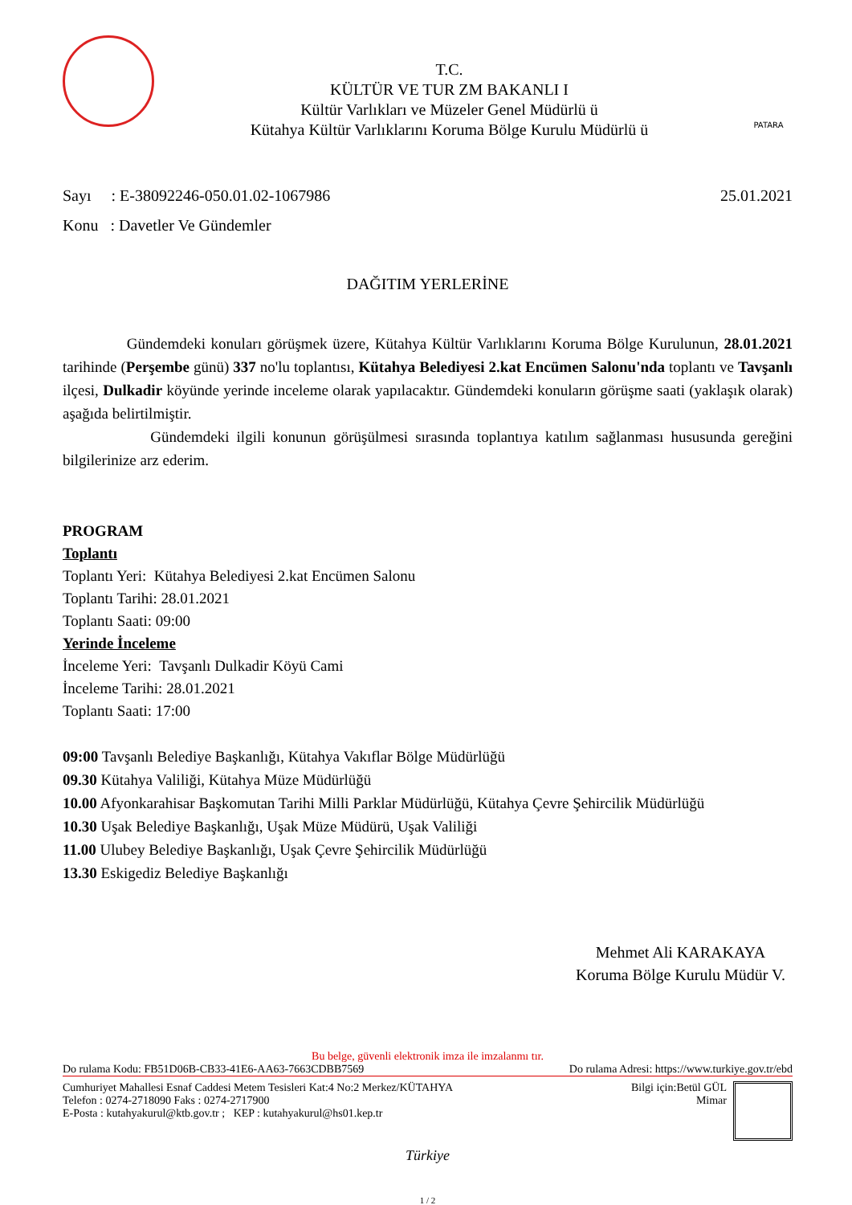T.C.
KÜLTÜR VE TUR ZM BAKANLI I
Kültür Varlıkları ve Müzeler Genel Müdürlü ü
Kütahya Kültür Varlıklarını Koruma Bölge Kurulu Müdürlü ü
PATARA
Sayı : E-38092246-050.01.02-1067986
25.01.2021
Konu : Davetler Ve Gündemler
DAĞITIM YERLERİNE
Gündemdeki konuları görüşmek üzere, Kütahya Kültür Varlıklarını Koruma Bölge Kurulunun, 28.01.2021 tarihinde (Perşembe günü) 337 no'lu toplantısı, Kütahya Belediyesi 2.kat Encümen Salonu'nda toplantı ve Tavşanlı ilçesi, Dulkadir köyünde yerinde inceleme olarak yapılacaktır. Gündemdeki konuların görüşme saati (yaklaşık olarak) aşağıda belirtilmiştir.
Gündemdeki ilgili konunun görüşülmesi sırasında toplantıya katılım sağlanması hususunda gereğini bilgilerinize arz ederim.
PROGRAM
Toplantı
Toplantı Yeri: Kütahya Belediyesi 2.kat Encümen Salonu
Toplantı Tarihi: 28.01.2021
Toplantı Saati: 09:00
Yerinde İnceleme
İnceleme Yeri: Tavşanlı Dulkadir Köyü Cami
İnceleme Tarihi: 28.01.2021
Toplantı Saati: 17:00
09:00 Tavşanlı Belediye Başkanlığı, Kütahya Vakıflar Bölge Müdürlüğü
09.30 Kütahya Valiliği, Kütahya Müze Müdürlüğü
10.00 Afyonkarahisar Başkomutan Tarihi Milli Parklar Müdürlüğü, Kütahya Çevre Şehircilik Müdürlüğü
10.30 Uşak Belediye Başkanlığı, Uşak Müze Müdürü, Uşak Valiliği
11.00 Ulubey Belediye Başkanlığı, Uşak Çevre Şehircilik Müdürlüğü
13.30 Eskigediz Belediye Başkanlığı
Mehmet Ali KARAKAYA
Koruma Bölge Kurulu Müdür V.
Bu belge, güvenli elektronik imza ile imzalanmı tır.
Do rulama Kodu: FB51D06B-CB33-41E6-AA63-7663CDBB7569 Do rulama Adresi: https://www.turkiye.gov.tr/ebd
Cumhuriyet Mahallesi Esnaf Caddesi Metem Tesisleri Kat:4 No:2 Merkez/KÜTAHYA
Telefon : 0274-2718090 Faks : 0274-2717900
E-Posta : kutahyakurul@ktb.gov.tr ; KEP : kutahyakurul@hs01.kep.tr
Bilgi için:Betül GÜL
Mimar
Türkiye
1 / 2